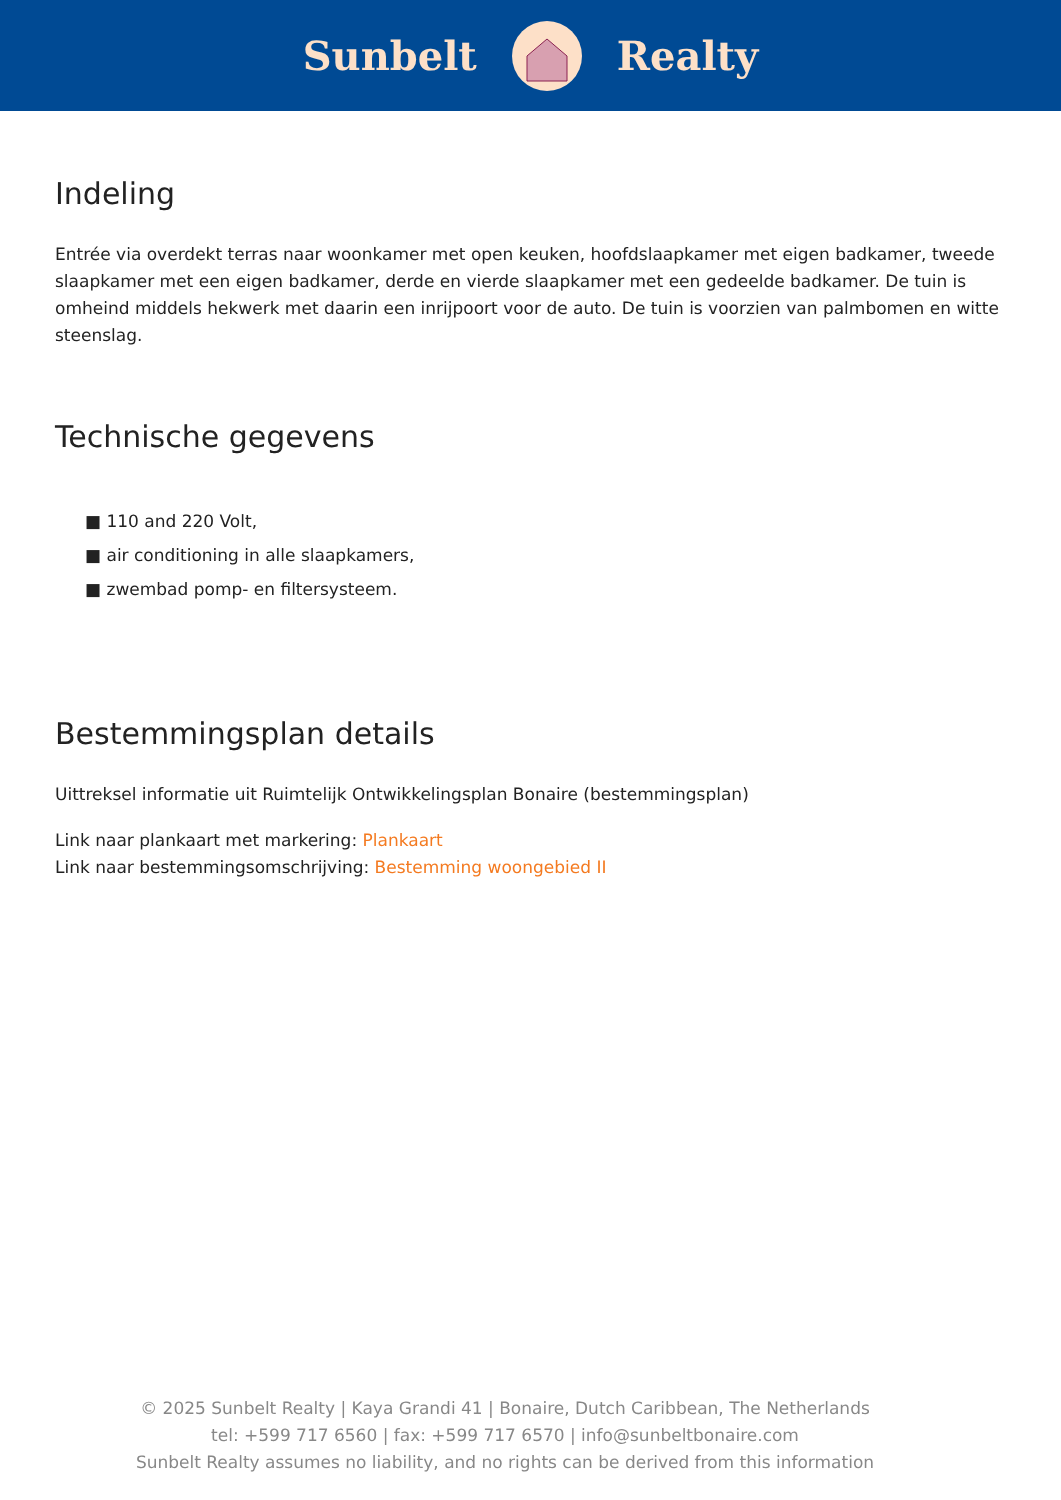Sunbelt Realty
Indeling
Entrée via overdekt terras naar woonkamer met open keuken, hoofdslaapkamer met eigen badkamer, tweede slaapkamer met een eigen badkamer, derde en vierde slaapkamer met een gedeelde badkamer. De tuin is omheind middels hekwerk met daarin een inrijpoort voor de auto. De tuin is voorzien van palmbomen en witte steenslag.
Technische gegevens
■ 110 and 220 Volt,
■ air conditioning in alle slaapkamers,
■ zwembad pomp- en filtersysteem.
Bestemmingsplan details
Uittreksel informatie uit Ruimtelijk Ontwikkelingsplan Bonaire (bestemmingsplan)
Link naar plankaart met markering: Plankaart
Link naar bestemmingsomschrijving: Bestemming woongebied II
© 2025 Sunbelt Realty | Kaya Grandi 41 | Bonaire, Dutch Caribbean, The Netherlands
tel: +599 717 6560 | fax: +599 717 6570 | info@sunbeltbonaire.com
Sunbelt Realty assumes no liability, and no rights can be derived from this information